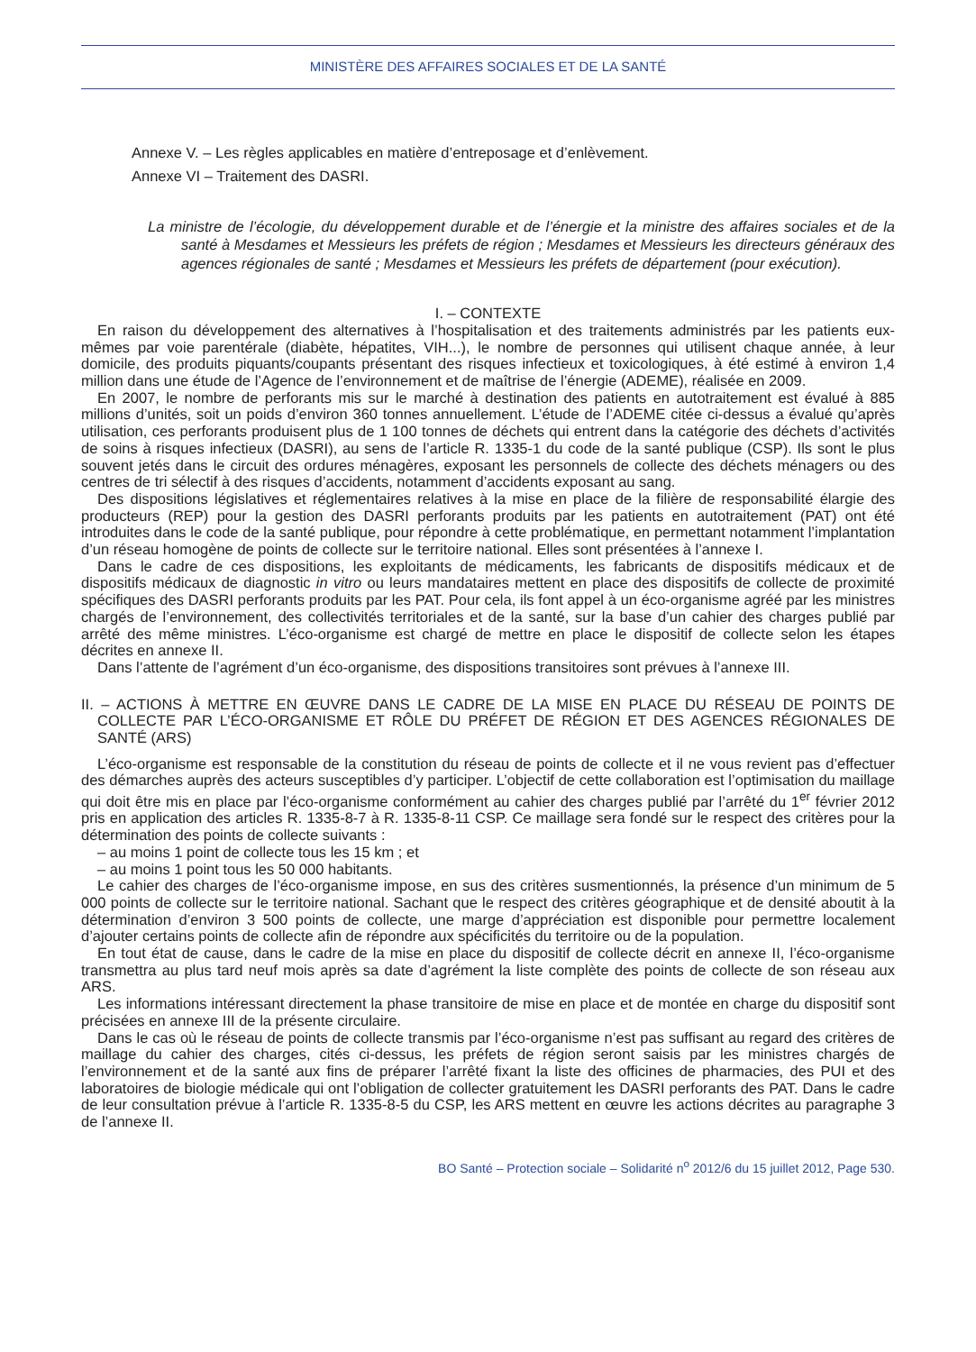MINISTÈRE DES AFFAIRES SOCIALES ET DE LA SANTÉ
Annexe V. – Les règles applicables en matière d’entreposage et d’enlèvement.
Annexe VI – Traitement des DASRI.
La ministre de l’écologie, du développement durable et de l’énergie et la ministre des affaires sociales et de la santé à Mesdames et Messieurs les préfets de région ; Mesdames et Messieurs les directeurs généraux des agences régionales de santé ; Mesdames et Messieurs les préfets de département (pour exécution).
I. – CONTEXTE
En raison du développement des alternatives à l’hospitalisation et des traitements administrés par les patients eux-mêmes par voie parentérale (diabète, hépatites, VIH...), le nombre de personnes qui utilisent chaque année, à leur domicile, des produits piquants/coupants présentant des risques infectieux et toxicologiques, à été estimé à environ 1,4 million dans une étude de l’Agence de l’environnement et de maîtrise de l’énergie (ADEME), réalisée en 2009.
En 2007, le nombre de perforants mis sur le marché à destination des patients en autotraitement est évalué à 885 millions d’unités, soit un poids d’environ 360 tonnes annuellement. L’étude de l’ADEME citée ci-dessus a évalué qu’après utilisation, ces perforants produisent plus de 1 100 tonnes de déchets qui entrent dans la catégorie des déchets d’activités de soins à risques infectieux (DASRI), au sens de l’article R. 1335-1 du code de la santé publique (CSP). Ils sont le plus souvent jetés dans le circuit des ordures ménagères, exposant les personnels de collecte des déchets ménagers ou des centres de tri sélectif à des risques d’accidents, notamment d’accidents exposant au sang.
Des dispositions législatives et réglementaires relatives à la mise en place de la filière de responsabilité élargie des producteurs (REP) pour la gestion des DASRI perforants produits par les patients en autotraitement (PAT) ont été introduites dans le code de la santé publique, pour répondre à cette problématique, en permettant notamment l’implantation d’un réseau homogène de points de collecte sur le territoire national. Elles sont présentées à l’annexe I.
Dans le cadre de ces dispositions, les exploitants de médicaments, les fabricants de dispositifs médicaux et de dispositifs médicaux de diagnostic in vitro ou leurs mandataires mettent en place des dispositifs de collecte de proximité spécifiques des DASRI perforants produits par les PAT. Pour cela, ils font appel à un éco-organisme agréé par les ministres chargés de l’environnement, des collectivités territoriales et de la santé, sur la base d’un cahier des charges publié par arrêté des même ministres. L’éco-organisme est chargé de mettre en place le dispositif de collecte selon les étapes décrites en annexe II.
Dans l’attente de l’agrément d’un éco-organisme, des dispositions transitoires sont prévues à l’annexe III.
II. – ACTIONS À METTRE EN ŒUVRE DANS LE CADRE DE LA MISE EN PLACE DU RÉSEAU DE POINTS DE COLLECTE PAR L’ÉCO-ORGANISME ET RÔLE DU PRÉFET DE RÉGION ET DES AGENCES RÉGIONALES DE SANTÉ (ARS)
L’éco-organisme est responsable de la constitution du réseau de points de collecte et il ne vous revient pas d’effectuer des démarches auprès des acteurs susceptibles d’y participer. L’objectif de cette collaboration est l’optimisation du maillage qui doit être mis en place par l’éco-organisme conformément au cahier des charges publié par l’arrêté du 1<sup>er</sup> février 2012 pris en application des articles R. 1335-8-7 à R. 1335-8-11 CSP. Ce maillage sera fondé sur le respect des critères pour la détermination des points de collecte suivants :
– au moins 1 point de collecte tous les 15 km ; et
– au moins 1 point tous les 50 000 habitants.
Le cahier des charges de l’éco-organisme impose, en sus des critères susmentionnés, la présence d’un minimum de 5 000 points de collecte sur le territoire national. Sachant que le respect des critères géographique et de densité aboutit à la détermination d’environ 3 500 points de collecte, une marge d’appréciation est disponible pour permettre localement d’ajouter certains points de collecte afin de répondre aux spécificités du territoire ou de la population.
En tout état de cause, dans le cadre de la mise en place du dispositif de collecte décrit en annexe II, l’éco-organisme transmettra au plus tard neuf mois après sa date d’agrément la liste complète des points de collecte de son réseau aux ARS.
Les informations intéressant directement la phase transitoire de mise en place et de montée en charge du dispositif sont précisées en annexe III de la présente circulaire.
Dans le cas où le réseau de points de collecte transmis par l’éco-organisme n’est pas suffisant au regard des critères de maillage du cahier des charges, cités ci-dessus, les préfets de région seront saisis par les ministres chargés de l’environnement et de la santé aux fins de préparer l’arrêté fixant la liste des officines de pharmacies, des PUI et des laboratoires de biologie médicale qui ont l’obligation de collecter gratuitement les DASRI perforants des PAT. Dans le cadre de leur consultation prévue à l’article R. 1335-8-5 du CSP, les ARS mettent en œuvre les actions décrites au paragraphe 3 de l’annexe II.
BO Santé – Protection sociale – Solidarité n<sup>o</sup> 2012/6 du 15 juillet 2012, Page 530.